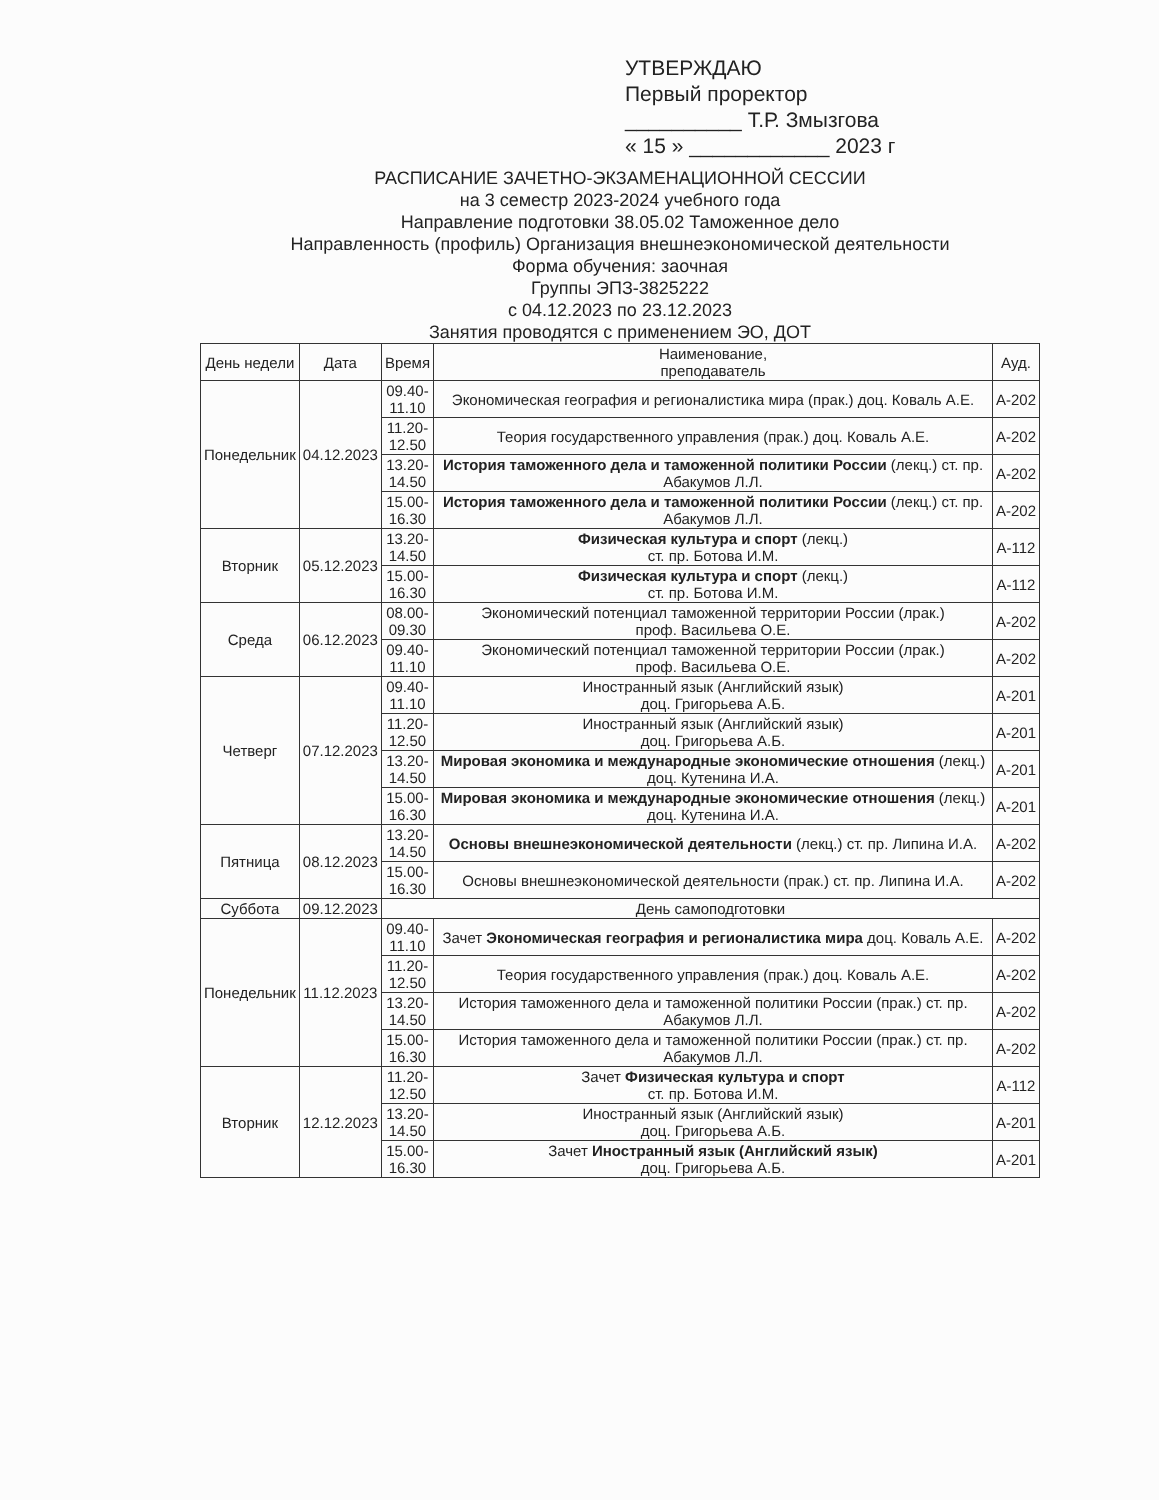УТВЕРЖДАЮ
Первый проректор
__________ Т.Р. Змызгова
« 15 » ____________ 2023 г
РАСПИСАНИЕ ЗАЧЕТНО-ЭКЗАМЕНАЦИОННОЙ СЕССИИ
на 3 семестр 2023-2024 учебного года
Направление подготовки 38.05.02 Таможенное дело
Направленность (профиль) Организация внешнеэкономической деятельности
Форма обучения: заочная
Группы ЭПЗ-3825222
с 04.12.2023 по 23.12.2023
Занятия проводятся с применением ЭО, ДОТ
| День недели | Дата | Время | Наименование, преподаватель | Ауд. |
| --- | --- | --- | --- | --- |
| Понедельник | 04.12.2023 | 09.40- 11.10 | Экономическая география и регионалистика мира (прак.) доц. Коваль А.Е. | А-202 |
| | | 11.20- 12.50 | Теория государственного управления (прак.) доц. Коваль А.Е. | А-202 |
| | | 13.20- 14.50 | История таможенного дела и таможенной политики России (лекц.) ст. пр. Абакумов Л.Л. | А-202 |
| | | 15.00- 16.30 | История таможенного дела и таможенной политики России (лекц.) ст. пр. Абакумов Л.Л. | А-202 |
| Вторник | 05.12.2023 | 13.20- 14.50 | Физическая культура и спорт (лекц.) ст. пр. Ботова И.М. | А-112 |
| | | 15.00- 16.30 | Физическая культура и спорт (лекц.) ст. пр. Ботова И.М. | А-112 |
| Среда | 06.12.2023 | 08.00- 09.30 | Экономический потенциал таможенной территории России (лрак.) проф. Васильева О.Е. | А-202 |
| | | 09.40- 11.10 | Экономический потенциал таможенной территории России (лрак.) проф. Васильева О.Е. | А-202 |
| Четверг | 07.12.2023 | 09.40- 11.10 | Иностранный язык (Английский язык) доц. Григорьева А.Б. | А-201 |
| | | 11.20- 12.50 | Иностранный язык (Английский язык) доц. Григорьева А.Б. | А-201 |
| | | 13.20- 14.50 | Мировая экономика и международные экономические отношения (лекц.) доц. Кутенина И.А. | А-201 |
| | | 15.00- 16.30 | Мировая экономика и международные экономические отношения (лекц.) доц. Кутенина И.А. | А-201 |
| Пятница | 08.12.2023 | 13.20- 14.50 | Основы внешнеэкономической деятельности (лекц.) ст. пр. Липина И.А. | А-202 |
| | | 15.00- 16.30 | Основы внешнеэкономической деятельности (прак.) ст. пр. Липина И.А. | А-202 |
| Суббота | 09.12.2023 | День самоподготовки | | |
| Понедельник | 11.12.2023 | 09.40- 11.10 | Зачет Экономическая география и регионалистика мира доц. Коваль А.Е. | А-202 |
| | | 11.20- 12.50 | Теория государственного управления (прак.) доц. Коваль А.Е. | А-202 |
| | | 13.20- 14.50 | История таможенного дела и таможенной политики России (прак.) ст. пр. Абакумов Л.Л. | А-202 |
| | | 15.00- 16.30 | История таможенного дела и таможенной политики России (прак.) ст. пр. Абакумов Л.Л. | А-202 |
| Вторник | 12.12.2023 | 11.20- 12.50 | Зачет Физическая культура и спорт ст. пр. Ботова И.М. | А-112 |
| | | 13.20- 14.50 | Иностранный язык (Английский язык) доц. Григорьева А.Б. | А-201 |
| | | 15.00- 16.30 | Зачет Иностранный язык (Английский язык) доц. Григорьева А.Б. | А-201 |